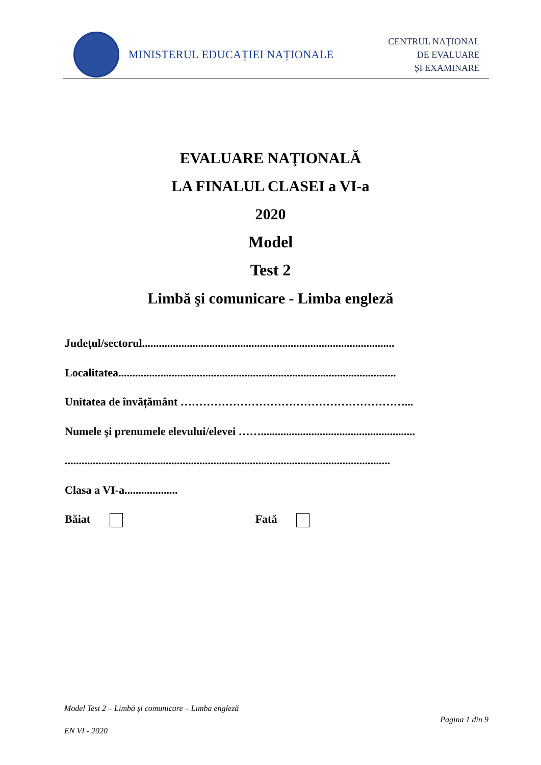MINISTERUL EDUCAȚIEI NAȚIONALE
CENTRUL NAȚIONAL
DE EVALUARE
ȘI EXAMINARE
EVALUARE NAŢIONALĂ
LA FINALUL CLASEI a VI-a
2020
Model
Test 2
Limbă şi comunicare - Limba engleză
Judeţul/sectorul..........................................................................................
Localitatea...................................................................................................
Unitatea de învățământ ……………………………………………………...
Numele şi prenumele elevului/elevei …….......................................................
....................................................................................................................
Clasa a VI-a...................
Băiat Fată
Model Test 2 – Limbă și comunicare – Limba engleză
Pagina 1 din 9
EN VI - 2020